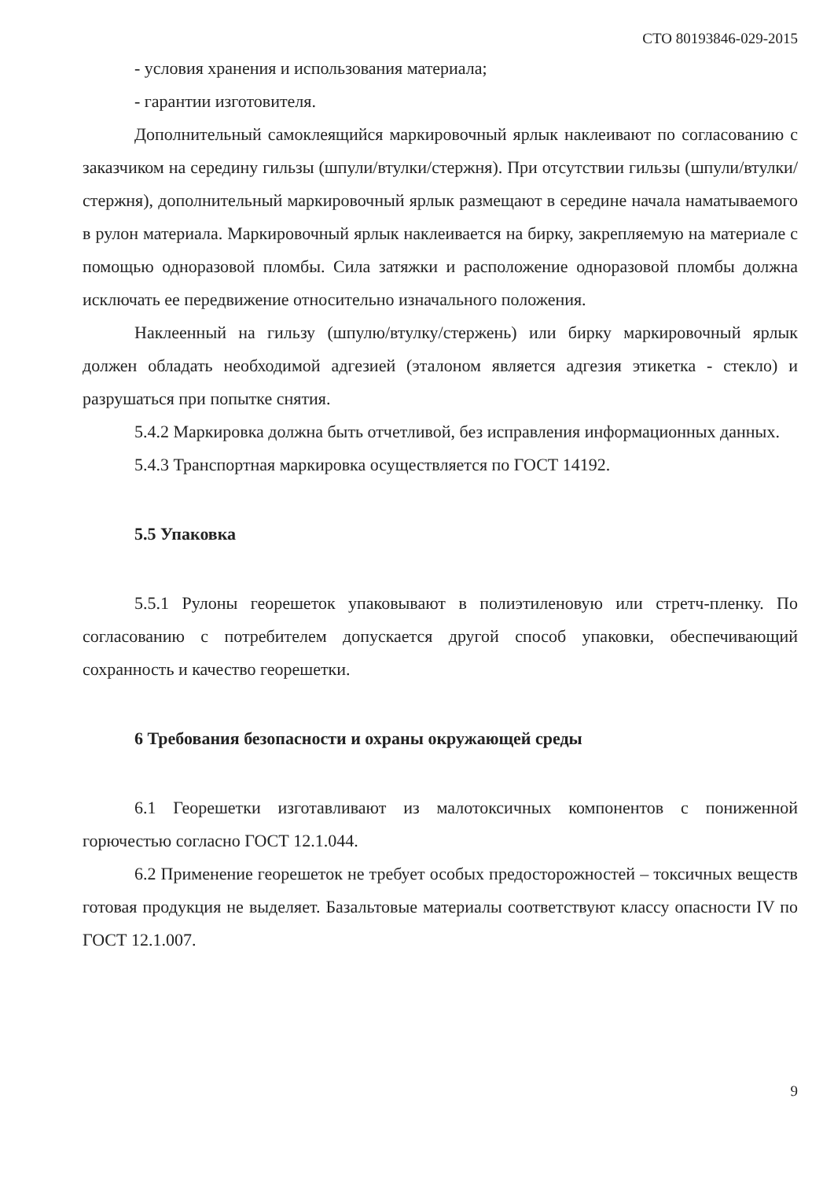СТО 80193846-029-2015
- условия хранения и использования материала;
- гарантии изготовителя.
Дополнительный самоклеящийся маркировочный ярлык наклеивают по согласованию с заказчиком на середину гильзы (шпули/втулки/стержня). При отсутствии гильзы (шпули/втулки/стержня), дополнительный маркировочный ярлык размещают в середине начала наматываемого в рулон материала. Маркировочный ярлык наклеивается на бирку, закрепляемую на материале с помощью одноразовой пломбы. Сила затяжки и расположение одноразовой пломбы должна исключать ее передвижение относительно изначального положения.
Наклеенный на гильзу (шпулю/втулку/стержень) или бирку маркировочный ярлык должен обладать необходимой адгезией (эталоном является адгезия этикетка - стекло) и разрушаться при попытке снятия.
5.4.2 Маркировка должна быть отчетливой, без исправления информационных данных.
5.4.3 Транспортная маркировка осуществляется по ГОСТ 14192.
5.5 Упаковка
5.5.1 Рулоны георешеток упаковывают в полиэтиленовую или стретч-пленку. По согласованию с потребителем допускается другой способ упаковки, обеспечивающий сохранность и качество георешетки.
6 Требования безопасности и охраны окружающей среды
6.1 Георешетки изготавливают из малотоксичных компонентов с пониженной горючестью согласно ГОСТ 12.1.044.
6.2 Применение георешеток не требует особых предосторожностей – токсичных веществ готовая продукция не выделяет. Базальтовые материалы соответствуют классу опасности IV по ГОСТ 12.1.007.
9